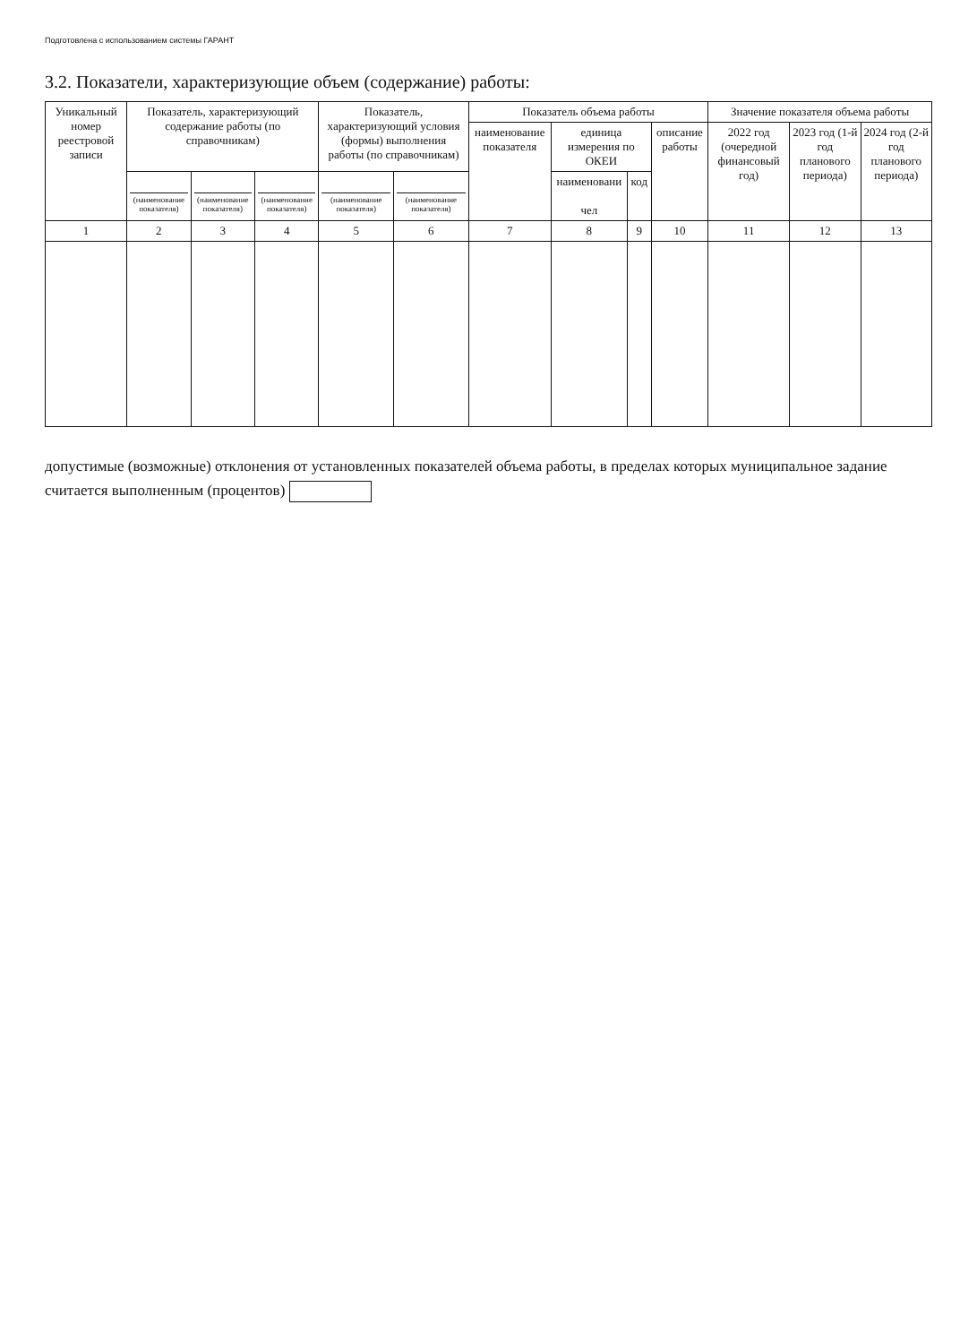Подготовлена с использованием системы ГАРАНТ
3.2. Показатели, характеризующие объем (содержание) работы:
| Уникальный номер реестровой записи | Показатель, характеризующий содержание работы (по справочникам) | | | Показатель, характеризующий условия (формы) выполнения работы (по справочникам) | | Показатель объема работы | | | | Значение показателя объема работы | | |
| --- | --- | --- | --- | --- | --- | --- | --- | --- | --- | --- | --- | --- |
| | | | | | | наименование показателя | единица измерения по ОКЕИ | | описание работы | 2022 год (очередной финансовый год) | 2023 год (1-й год планового периода) | 2024 год (2-й год планового периода) |
| | (наименование показателя) | (наименование показателя) | (наименование показателя) | (наименование показателя) | (наименование показателя) | | наименовани чел | код | | | | |
| 1 | 2 | 3 | 4 | 5 | 6 | 7 | 8 | 9 | 10 | 11 | 12 | 13 |
допустимые (возможные) отклонения от установленных показателей объема работы, в пределах которых муниципальное задание считается выполненным (процентов)